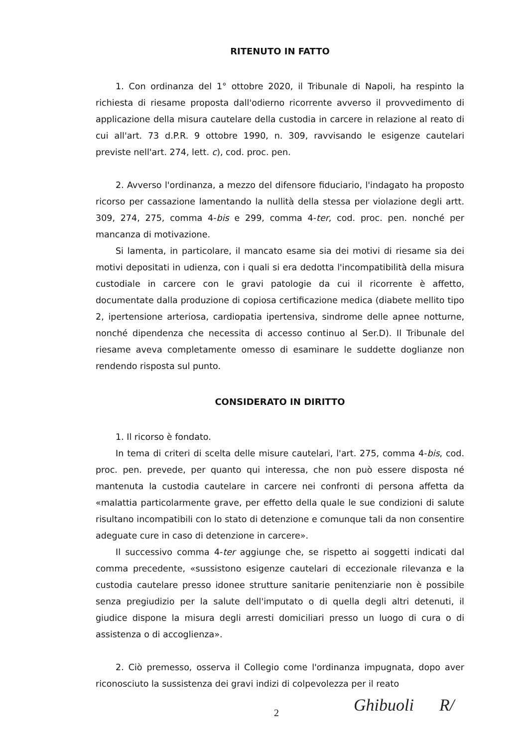RITENUTO IN FATTO
1. Con ordinanza del 1° ottobre 2020, il Tribunale di Napoli, ha respinto la richiesta di riesame proposta dall'odierno ricorrente avverso il provvedimento di applicazione della misura cautelare della custodia in carcere in relazione al reato di cui all'art. 73 d.P.R. 9 ottobre 1990, n. 309, ravvisando le esigenze cautelari previste nell'art. 274, lett. c), cod. proc. pen.
2. Avverso l'ordinanza, a mezzo del difensore fiduciario, l'indagato ha proposto ricorso per cassazione lamentando la nullità della stessa per violazione degli artt. 309, 274, 275, comma 4-bis e 299, comma 4-ter, cod. proc. pen. nonché per mancanza di motivazione.
Si lamenta, in particolare, il mancato esame sia dei motivi di riesame sia dei motivi depositati in udienza, con i quali si era dedotta l'incompatibilità della misura custodiale in carcere con le gravi patologie da cui il ricorrente è affetto, documentate dalla produzione di copiosa certificazione medica (diabete mellito tipo 2, ipertensione arteriosa, cardiopatia ipertensiva, sindrome delle apnee notturne, nonché dipendenza che necessita di accesso continuo al Ser.D). Il Tribunale del riesame aveva completamente omesso di esaminare le suddette doglianze non rendendo risposta sul punto.
CONSIDERATO IN DIRITTO
1. Il ricorso è fondato.
In tema di criteri di scelta delle misure cautelari, l'art. 275, comma 4-bis, cod. proc. pen. prevede, per quanto qui interessa, che non può essere disposta né mantenuta la custodia cautelare in carcere nei confronti di persona affetta da «malattia particolarmente grave, per effetto della quale le sue condizioni di salute risultano incompatibili con lo stato di detenzione e comunque tali da non consentire adeguate cure in caso di detenzione in carcere».
Il successivo comma 4-ter aggiunge che, se rispetto ai soggetti indicati dal comma precedente, «sussistono esigenze cautelari di eccezionale rilevanza e la custodia cautelare presso idonee strutture sanitarie penitenziarie non è possibile senza pregiudizio per la salute dell'imputato o di quella degli altri detenuti, il giudice dispone la misura degli arresti domiciliari presso un luogo di cura o di assistenza o di accoglienza».
2. Ciò premesso, osserva il Collegio come l'ordinanza impugnata, dopo aver riconosciuto la sussistenza dei gravi indizi di colpevolezza per il reato
2 Ghibuoli R/